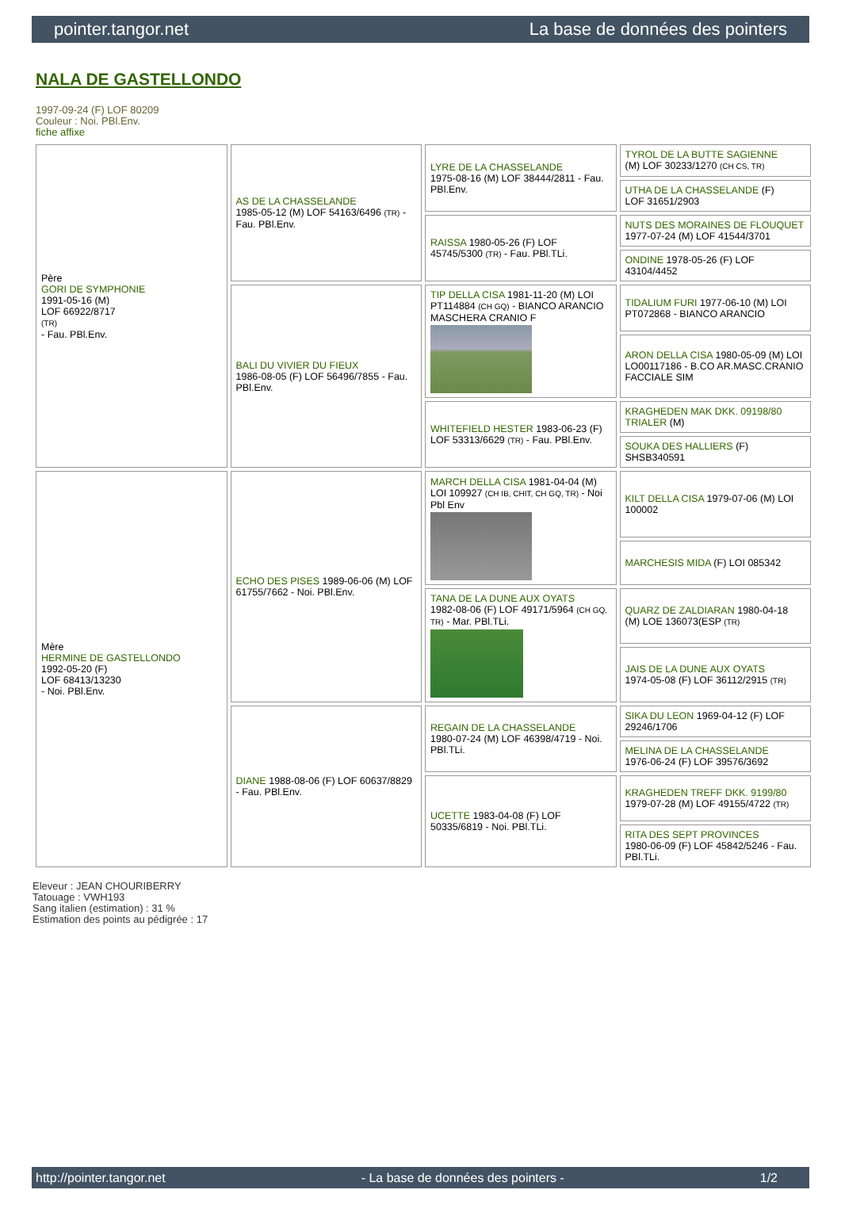pointer.tangor.net La base de données des pointers
NALA DE GASTELLONDO
1997-09-24 (F) LOF 80209
Couleur : Noi. PBl.Env.
fiche affixe
| Père GORI DE SYMPHONIE 1991-05-16 (M) LOF 66922/8717 (TR) - Fau. PBl.Env. | AS DE LA CHASSELANDE 1985-05-12 (M) LOF 54163/6496 (TR) - Fau. PBl.Env. | LYRE DE LA CHASSELANDE 1975-08-16 (M) LOF 38444/2811 - Fau. PBl.Env. | TYROL DE LA BUTTE SAGIENNE (M) LOF 30233/1270 (CH CS, TR) |
| | | | UTHA DE LA CHASSELANDE (F) LOF 31651/2903 |
| | | RAISSA 1980-05-26 (F) LOF 45745/5300 (TR) - Fau. PBl.TLi. | NUTS DES MORAINES DE FLOUQUET 1977-07-24 (M) LOF 41544/3701 |
| | | | ONDINE 1978-05-26 (F) LOF 43104/4452 |
| | BALI DU VIVIER DU FIEUX 1986-08-05 (F) LOF 56496/7855 - Fau. PBl.Env. | TIP DELLA CISA 1981-11-20 (M) LOI PT114884 (CH GQ) - BIANCO ARANCIO MASCHERA CRANIO F | TIDALIUM FURI 1977-06-10 (M) LOI PT072868 - BIANCO ARANCIO |
| | | | ARON DELLA CISA 1980-05-09 (M) LOI LO00117186 - B.CO AR.MASC.CRANIO FACCIALE SIM |
| | | WHITEFIELD HESTER 1983-06-23 (F) LOF 53313/6629 (TR) - Fau. PBl.Env. | KRAGHEDEN MAK DKK. 09198/80 TRIALER (M) |
| | | | SOUKA DES HALLIERS (F) SHSB340591 |
| Mère HERMINE DE GASTELLONDO 1992-05-20 (F) LOF 68413/13230 - Noi. PBl.Env. | ECHO DES PISES 1989-06-06 (M) LOF 61755/7662 - Noi. PBl.Env. | MARCH DELLA CISA 1981-04-04 (M) LOI 109927 (CH IB, CHIT, CH GQ, TR) - Noi Pbl Env | KILT DELLA CISA 1979-07-06 (M) LOI 100002 |
| | | | MARCHESIS MIDA (F) LOI 085342 |
| | | TANA DE LA DUNE AUX OYATS 1982-08-06 (F) LOF 49171/5964 (CH GQ, TR) - Mar. PBl.TLi. | QUARZ DE ZALDIARAN 1980-04-18 (M) LOE 136073(ESP (TR) |
| | | | JAIS DE LA DUNE AUX OYATS 1974-05-08 (F) LOF 36112/2915 (TR) |
| | DIANE 1988-08-06 (F) LOF 60637/8829 - Fau. PBl.Env. | REGAIN DE LA CHASSELANDE 1980-07-24 (M) LOF 46398/4719 - Noi. PBl.TLi. | SIKA DU LEON 1969-04-12 (F) LOF 29246/1706 |
| | | | MELINA DE LA CHASSELANDE 1976-06-24 (F) LOF 39576/3692 |
| | | UCETTE 1983-04-08 (F) LOF 50335/6819 - Noi. PBl.TLi. | KRAGHEDEN TREFF DKK. 9199/80 1979-07-28 (M) LOF 49155/4722 (TR) |
| | | | RITA DES SEPT PROVINCES 1980-06-09 (F) LOF 45842/5246 - Fau. PBl.TLi. |
Eleveur : JEAN CHOURIBERRY
Tatouage : VWH193
Sang italien (estimation) : 31 %
Estimation des points au pédigrée : 17
http://pointer.tangor.net - La base de données des pointers - 1/2